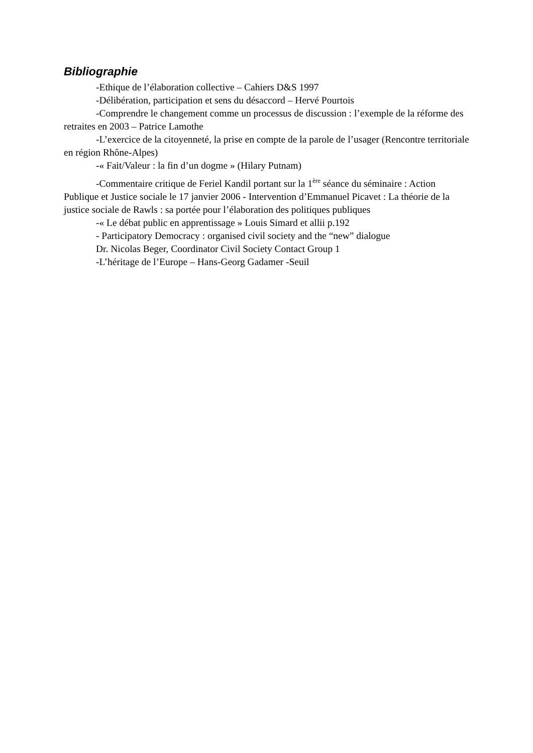Bibliographie
-Ethique de l’élaboration collective – Cahiers D&S 1997
-Délibération, participation et sens du désaccord – Hervé Pourtois
-Comprendre le changement comme un processus de discussion : l’exemple de la réforme des retraites en 2003 – Patrice Lamothe
-L’exercice de la citoyenneté, la prise en compte de la parole de l’usager (Rencontre territoriale en région Rhône-Alpes)
-« Fait/Valeur : la fin d’un dogme » (Hilary Putnam)
-Commentaire critique de Feriel Kandil portant sur la 1<sup>ère</sup> séance du séminaire : Action Publique et Justice sociale le 17 janvier 2006 - Intervention d’Emmanuel Picavet : La théorie de la justice sociale de Rawls : sa portée pour l’élaboration des politiques publiques
-« Le débat public en apprentissage » Louis Simard et allii p.192
- Participatory Democracy : organised civil society and the “new” dialogue
Dr. Nicolas Beger, Coordinator Civil Society Contact Group 1
-L’héritage de l’Europe – Hans-Georg Gadamer -Seuil